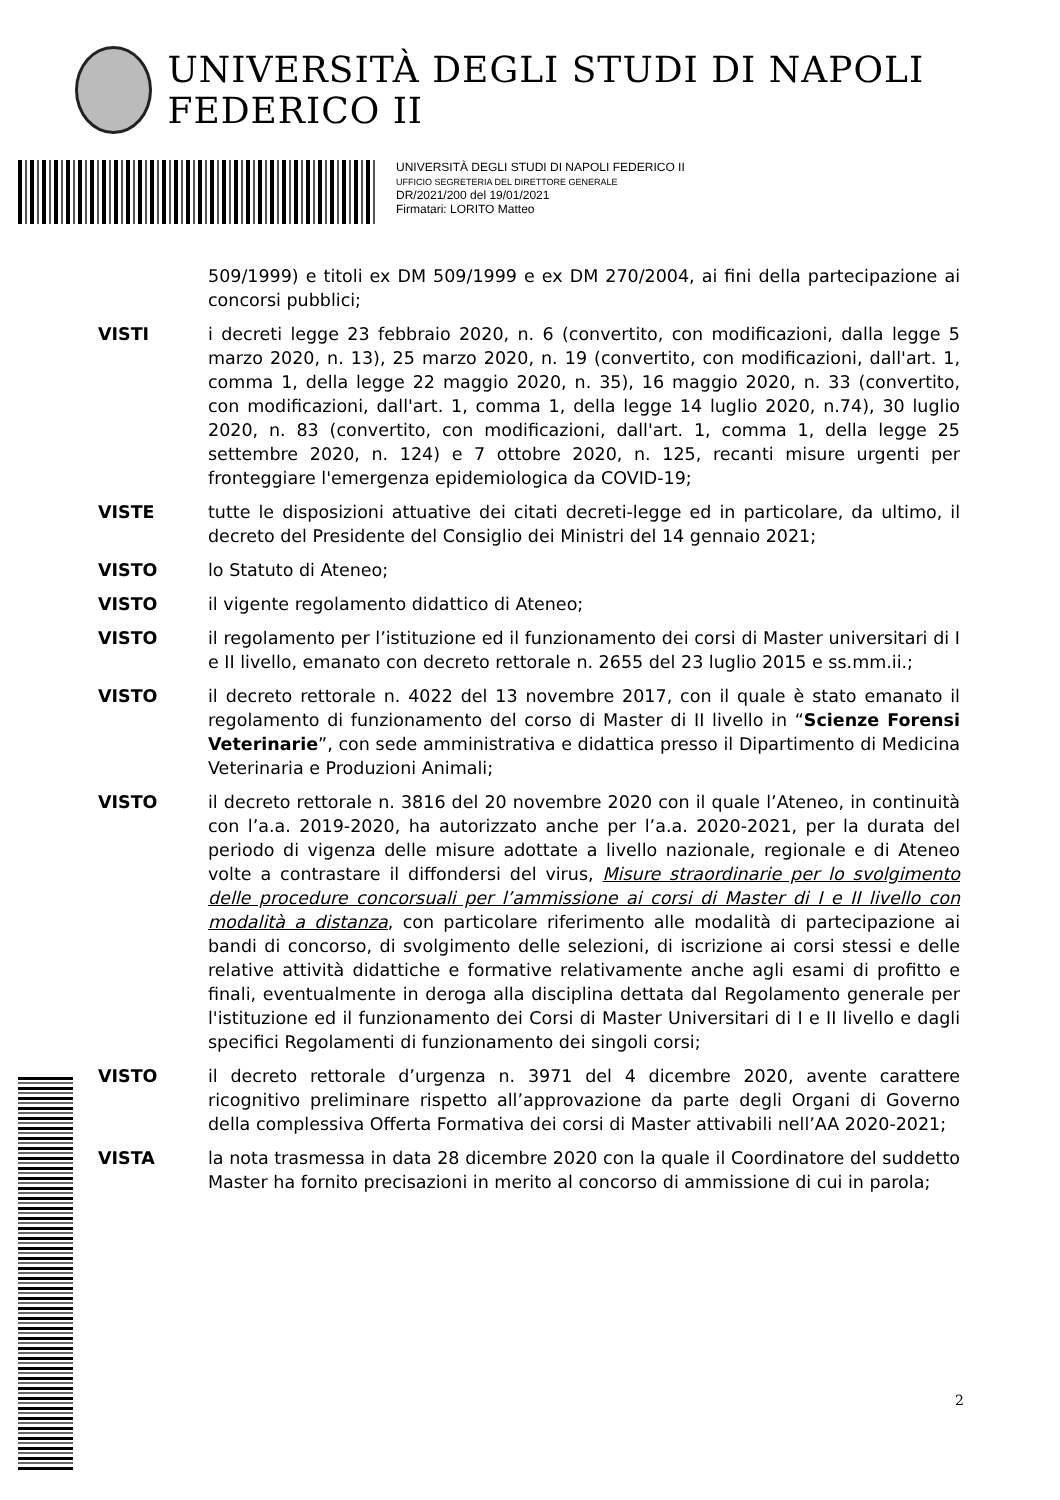UNIVERSITÀ DEGLI STUDI DI NAPOLI FEDERICO II
UNIVERSITÀ DEGLI STUDI DI NAPOLI FEDERICO II
UFFICIO SEGRETERIA DEL DIRETTORE GENERALE
DR/2021/200 del 19/01/2021
Firmatari: LORITO Matteo
509/1999) e titoli ex DM 509/1999 e ex DM 270/2004, ai fini della partecipazione ai concorsi pubblici;
VISTI i decreti legge 23 febbraio 2020, n. 6 (convertito, con modificazioni, dalla legge 5 marzo 2020, n. 13), 25 marzo 2020, n. 19 (convertito, con modificazioni, dall'art. 1, comma 1, della legge 22 maggio 2020, n. 35), 16 maggio 2020, n. 33 (convertito, con modificazioni, dall'art. 1, comma 1, della legge 14 luglio 2020, n.74), 30 luglio 2020, n. 83 (convertito, con modificazioni, dall'art. 1, comma 1, della legge 25 settembre 2020, n. 124) e 7 ottobre 2020, n. 125, recanti misure urgenti per fronteggiare l'emergenza epidemiologica da COVID-19;
VISTE tutte le disposizioni attuative dei citati decreti-legge ed in particolare, da ultimo, il decreto del Presidente del Consiglio dei Ministri del 14 gennaio 2021;
VISTO lo Statuto di Ateneo;
VISTO il vigente regolamento didattico di Ateneo;
VISTO il regolamento per l’istituzione ed il funzionamento dei corsi di Master universitari di I e II livello, emanato con decreto rettorale n. 2655 del 23 luglio 2015 e ss.mm.ii.;
VISTO il decreto rettorale n. 4022 del 13 novembre 2017, con il quale è stato emanato il regolamento di funzionamento del corso di Master di II livello in “Scienze Forensi Veterinarie”, con sede amministrativa e didattica presso il Dipartimento di Medicina Veterinaria e Produzioni Animali;
VISTO il decreto rettorale n. 3816 del 20 novembre 2020 con il quale l’Ateneo, in continuità con l’a.a. 2019-2020, ha autorizzato anche per l’a.a. 2020-2021, per la durata del periodo di vigenza delle misure adottate a livello nazionale, regionale e di Ateneo volte a contrastare il diffondersi del virus, Misure straordinarie per lo svolgimento delle procedure concorsuali per l’ammissione ai corsi di Master di I e II livello con modalità a distanza, con particolare riferimento alle modalità di partecipazione ai bandi di concorso, di svolgimento delle selezioni, di iscrizione ai corsi stessi e delle relative attività didattiche e formative relativamente anche agli esami di profitto e finali, eventualmente in deroga alla disciplina dettata dal Regolamento generale per l'istituzione ed il funzionamento dei Corsi di Master Universitari di I e II livello e dagli specifici Regolamenti di funzionamento dei singoli corsi;
VISTO il decreto rettorale d’urgenza n. 3971 del 4 dicembre 2020, avente carattere ricognitivo preliminare rispetto all’approvazione da parte degli Organi di Governo della complessiva Offerta Formativa dei corsi di Master attivabili nell’AA 2020-2021;
VISTA la nota trasmessa in data 28 dicembre 2020 con la quale il Coordinatore del suddetto Master ha fornito precisazioni in merito al concorso di ammissione di cui in parola;
2